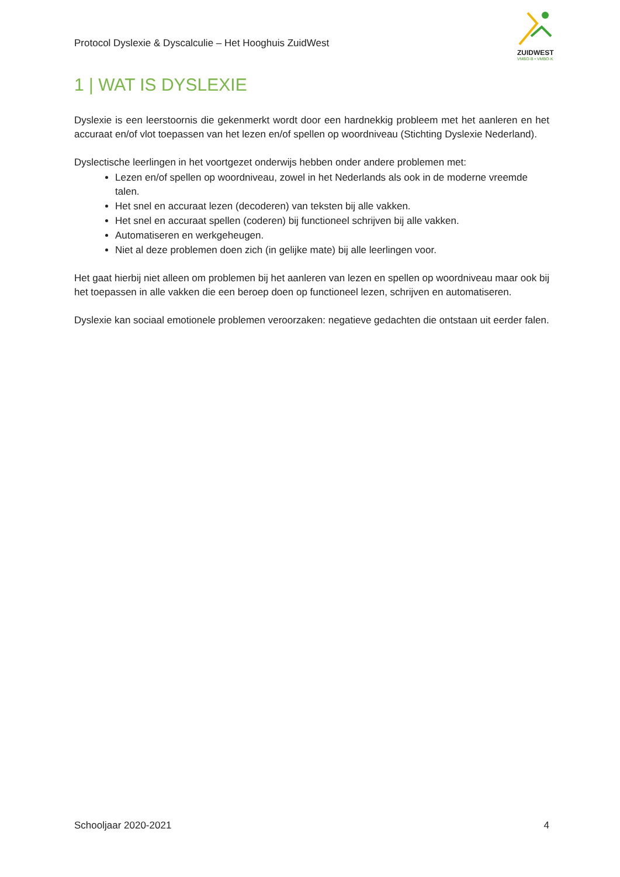Protocol Dyslexie & Dyscalculie – Het Hooghuis ZuidWest
ZUIDWEST
VMBO-B • VMBO-K
1 | WAT IS DYSLEXIE
Dyslexie is een leerstoornis die gekenmerkt wordt door een hardnekkig probleem met het aanleren en het accuraat en/of vlot toepassen van het lezen en/of spellen op woordniveau (Stichting Dyslexie Nederland).
Dyslectische leerlingen in het voortgezet onderwijs hebben onder andere problemen met:
Lezen en/of spellen op woordniveau, zowel in het Nederlands als ook in de moderne vreemde talen.
Het snel en accuraat lezen (decoderen) van teksten bij alle vakken.
Het snel en accuraat spellen (coderen) bij functioneel schrijven bij alle vakken.
Automatiseren en werkgeheugen.
Niet al deze problemen doen zich (in gelijke mate) bij alle leerlingen voor.
Het gaat hierbij niet alleen om problemen bij het aanleren van lezen en spellen op woordniveau maar ook bij het toepassen in alle vakken die een beroep doen op functioneel lezen, schrijven en automatiseren.
Dyslexie kan sociaal emotionele problemen veroorzaken: negatieve gedachten die ontstaan uit eerder falen.
Schooljaar 2020-2021 4